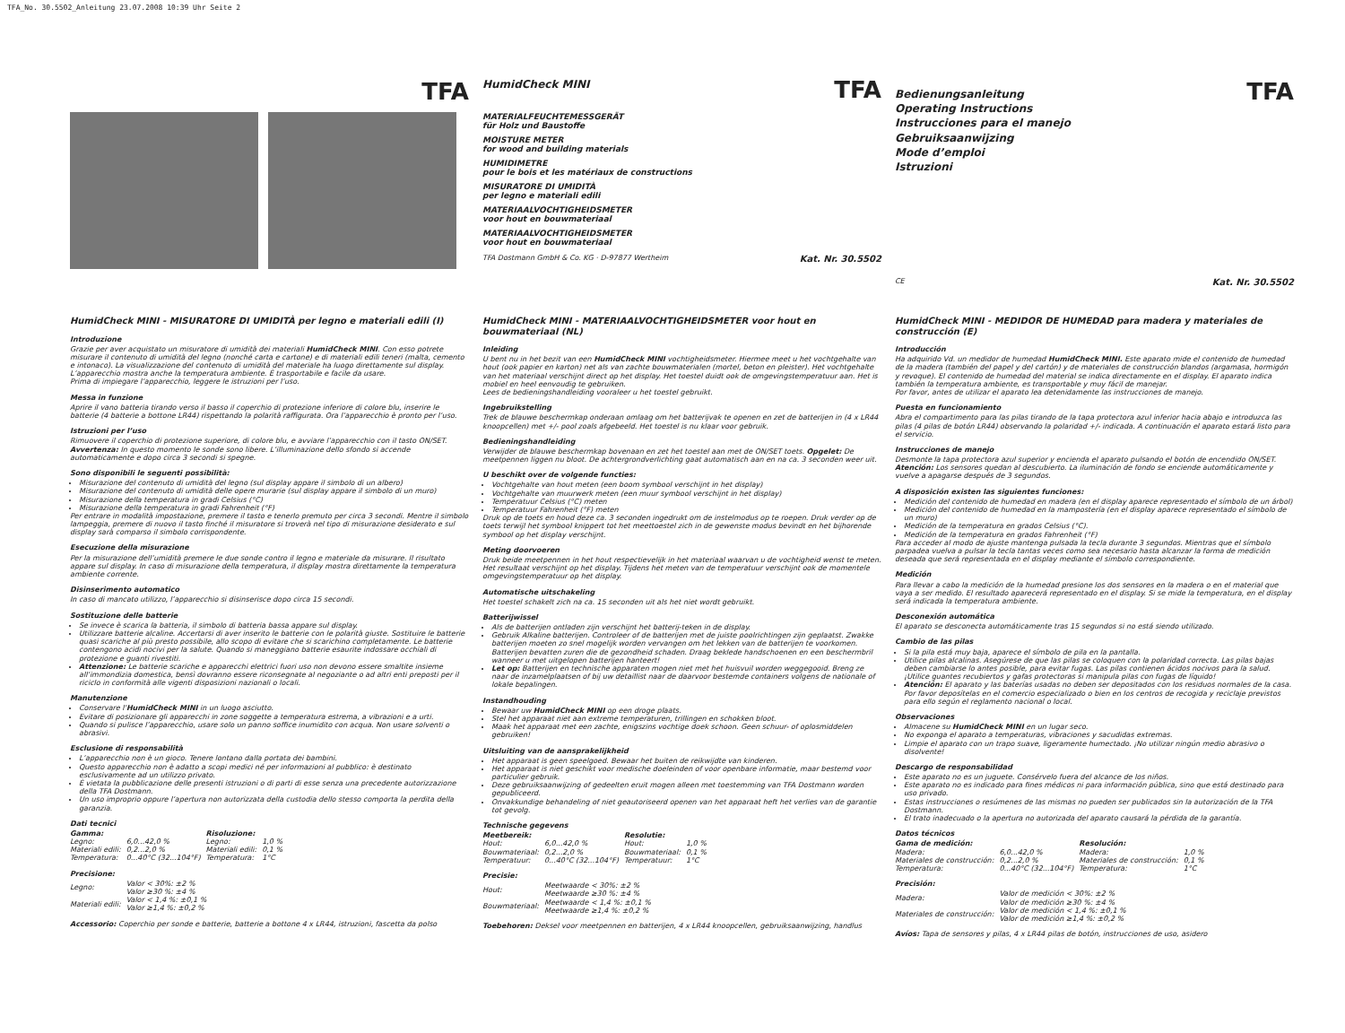TFA_No. 30.5502_Anleitung 23.07.2008 10:39 Uhr Seite 2
TFA
HumidCheck MINI
TFA
MATERIALFEUCHTEMESSGERÄT
für Holz und Baustoffe
MOISTURE METER
for wood and building materials
HUMIDIMETRE
pour le bois et les matériaux de constructions
MISURATORE DI UMIDITÀ
per legno e materiali edili
MATERIAALVOCHTIGHEIDSMETER
voor hout en bouwmateriaal
MATERIAALVOCHTIGHEIDSMETER
voor hout en bouwmateriaal
TFA Dostmann GmbH & Co. KG · D-97877 Wertheim Kat. Nr. 30.5502
TFA
Bedienungsanleitung
Operating Instructions
Instrucciones para el manejo
Gebruiksaanwijzing
Mode d’emploi
Istruzioni
CE Kat. Nr. 30.5502
HumidCheck MINI - MISURATORE DI UMIDITÀ per legno e materiali edili (I)
Introduzione
Grazie per aver acquistato un misuratore di umidità dei materiali HumidCheck MINI. Con esso potrete misurare il contenuto di umidità del legno (nonché carta e cartone) e di materiali edili teneri (malta, cemento e intonaco). La visualizzazione del contenuto di umidità del materiale ha luogo direttamente sul display. L’apparecchio mostra anche la temperatura ambiente. È trasportabile e facile da usare.
Prima di impiegare l’apparecchio, leggere le istruzioni per l’uso.
Messa in funzione
Aprire il vano batteria tirando verso il basso il coperchio di protezione inferiore di colore blu, inserire le batterie (4 batterie a bottone LR44) rispettando la polarità raffigurata. Ora l’apparecchio è pronto per l’uso.
Istruzioni per l’uso
Rimuovere il coperchio di protezione superiore, di colore blu, e avviare l’apparecchio con il tasto ON/SET. Avvertenza: In questo momento le sonde sono libere. L’illuminazione dello sfondo si accende automaticamente e dopo circa 3 secondi si spegne.
Sono disponibili le seguenti possibilità:
Misurazione del contenuto di umidità del legno (sul display appare il simbolo di un albero)
Misurazione del contenuto di umidità delle opere murarie (sul display appare il simbolo di un muro)
Misurazione della temperatura in gradi Celsius (°C)
Misurazione della temperatura in gradi Fahrenheit (°F)
Per entrare in modalità impostazione, premere il tasto e tenerlo premuto per circa 3 secondi. Mentre il simbolo lampeggia, premere di nuovo il tasto finché il misuratore si troverà nel tipo di misurazione desiderato e sul display sarà comparso il simbolo corrispondente.
Esecuzione della misurazione
Per la misurazione dell’umidità premere le due sonde contro il legno e materiale da misurare. Il risultato appare sul display. In caso di misurazione della temperatura, il display mostra direttamente la temperatura ambiente corrente.
Disinserimento automatico
In caso di mancato utilizzo, l’apparecchio si disinserisce dopo circa 15 secondi.
Sostituzione delle batterie
Se invece è scarica la batteria, il simbolo di batteria bassa appare sul display.
Utilizzare batterie alcaline. Accertarsi di aver inserito le batterie con le polarità giuste. Sostituire le batterie quasi scariche al più presto possibile, allo scopo di evitare che si scarichino completamente. Le batterie contengono acidi nocivi per la salute. Quando si maneggiano batterie esaurite indossare occhiali di protezione e guanti rivestiti.
Attenzione: Le batterie scariche e apparecchi elettrici fuori uso non devono essere smaltite insieme all’immondizia domestica, bensì dovranno essere riconsegnate al negoziante o ad altri enti preposti per il riciclo in conformità alle vigenti disposizioni nazionali o locali.
Manutenzione
Conservare l’HumidCheck MINI in un luogo asciutto.
Evitare di posizionare gli apparecchi in zone soggette a temperatura estrema, a vibrazioni e a urti.
Quando si pulisce l’apparecchio, usare solo un panno soffice inumidito con acqua. Non usare solventi o abrasivi.
Esclusione di responsabilità
L’apparecchio non è un gioco. Tenere lontano dalla portata dei bambini.
Questo apparecchio non è adatto a scopi medici né per informazioni al pubblico: è destinato esclusivamente ad un utilizzo privato.
È vietata la pubblicazione delle presenti istruzioni o di parti di esse senza una precedente autorizzazione della TFA Dostmann.
Un uso improprio oppure l’apertura non autorizzata della custodia dello stesso comporta la perdita della garanzia.
Dati tecnici
| Gamma: | | Risoluzione: | |
| --- | --- | --- | --- |
| Legno: | 6,0...42,0 % | Legno: | 1,0 % |
| Materiali edili: | 0,2...2,0 % | Materiali edili: | 0,1 % |
| Temperatura: | 0...40°C (32...104°F) | Temperatura: | 1°C |
Precisione:
| Legno: | Valor < 30%: ±2 % Valor ≥30 %: ±4 % |
| Materiali edili: | Valor < 1,4 %: ±0,1 % Valor ≥1,4 %: ±0,2 % |
Accessorio: Coperchio per sonde e batterie, batterie a bottone 4 x LR44, istruzioni, fascetta da polso
HumidCheck MINI - MATERIAALVOCHTIGHEIDSMETER voor hout en bouwmateriaal (NL)
Inleiding
U bent nu in het bezit van een HumidCheck MINI vochtigheidsmeter. Hiermee meet u het vochtgehalte van hout (ook papier en karton) net als van zachte bouwmaterialen (mortel, beton en pleister). Het vochtgehalte van het materiaal verschijnt direct op het display. Het toestel duidt ook de omgevingstemperatuur aan. Het is mobiel en heel eenvoudig te gebruiken.
Lees de bedieningshandleiding vooraleer u het toestel gebruikt.
Ingebruikstelling
Trek de blauwe beschermkap onderaan omlaag om het batterijvak te openen en zet de batterijen in (4 x LR44 knoopcellen) met +/- pool zoals afgebeeld. Het toestel is nu klaar voor gebruik.
Bedieningshandleiding
Verwijder de blauwe beschermkap bovenaan en zet het toestel aan met de ON/SET toets. Opgelet: De meetpennen liggen nu bloot. De achtergrondverlichting gaat automatisch aan en na ca. 3 seconden weer uit.
U beschikt over de volgende functies:
Vochtgehalte van hout meten (een boom symbool verschijnt in het display)
Vochtgehalte van muurwerk meten (een muur symbool verschijnt in het display)
Temperatuur Celsius (°C) meten
Temperatuur Fahrenheit (°F) meten
Druk op de toets en houd deze ca. 3 seconden ingedrukt om de instelmodus op te roepen. Druk verder op de toets terwijl het symbool knippert tot het meettoestel zich in de gewenste modus bevindt en het bijhorende symbool op het display verschijnt.
Meting doorvoeren
Druk beide meetpennen in het hout respectievelijk in het materiaal waarvan u de vochtigheid wenst te meten. Het resultaat verschijnt op het display. Tijdens het meten van de temperatuur verschijnt ook de momentele omgevingstemperatuur op het display.
Automatische uitschakeling
Het toestel schakelt zich na ca. 15 seconden uit als het niet wordt gebruikt.
Batterijwissel
Als de batterijen ontladen zijn verschijnt het batterij-teken in de display.
Gebruik Alkaline batterijen. Controleer of de batterijen met de juiste poolrichtingen zijn geplaatst. Zwakke batterijen moeten zo snel mogelijk worden vervangen om het lekken van de batterijen te voorkomen. Batterijen bevatten zuren die de gezondheid schaden. Draag beklede handschoenen en een beschermbril wanneer u met uitgelopen batterijen hanteert!
Let op: Batterijen en technische apparaten mogen niet met het huisvuil worden weggegooid. Breng ze naar de inzamelplaatsen of bij uw detaillist naar de daarvoor bestemde containers volgens de nationale of lokale bepalingen.
Instandhouding
Bewaar uw HumidCheck MINI op een droge plaats.
Stel het apparaat niet aan extreme temperaturen, trillingen en schokken bloot.
Maak het apparaat met een zachte, enigszins vochtige doek schoon. Geen schuur- of oplosmiddelen gebruiken!
Uitsluiting van de aansprakelijkheid
Het apparaat is geen speelgoed. Bewaar het buiten de reikwijdte van kinderen.
Het apparaat is niet geschikt voor medische doeleinden of voor openbare informatie, maar bestemd voor particulier gebruik.
Deze gebruiksaanwijzing of gedeelten eruit mogen alleen met toestemming van TFA Dostmann worden gepubliceerd.
Onvakkundige behandeling of niet geautoriseerd openen van het apparaat heft het verlies van de garantie tot gevolg.
Technische gegevens
| Meetbereik: | | Resolutie: | |
| --- | --- | --- | --- |
| Hout: | 6,0...42,0 % | Hout: | 1,0 % |
| Bouwmateriaal: | 0,2...2,0 % | Bouwmateriaal: | 0,1 % |
| Temperatuur: | 0...40°C (32...104°F) | Temperatuur: | 1°C |
Precisie:
| Hout: | Meetwaarde < 30%: ±2 % Meetwaarde ≥30 %: ±4 % |
| Bouwmateriaal: | Meetwaarde < 1,4 %: ±0,1 % Meetwaarde ≥1,4 %: ±0,2 % |
Toebehoren: Deksel voor meetpennen en batterijen, 4 x LR44 knoopcellen, gebruiksaanwijzing, handlus
HumidCheck MINI - MEDIDOR DE HUMEDAD para madera y materiales de construcción (E)
Introducción
Ha adquirido Vd. un medidor de humedad HumidCheck MINI. Este aparato mide el contenido de humedad de la madera (también del papel y del cartón) y de materiales de construcción blandos (argamasa, hormigón y revoque). El contenido de humedad del material se indica directamente en el display. El aparato indica también la temperatura ambiente, es transportable y muy fácil de manejar.
Por favor, antes de utilizar el aparato lea detenidamente las instrucciones de manejo.
Puesta en funcionamiento
Abra el compartimento para las pilas tirando de la tapa protectora azul inferior hacia abajo e introduzca las pilas (4 pilas de botón LR44) observando la polaridad +/- indicada. A continuación el aparato estará listo para el servicio.
Instrucciones de manejo
Desmonte la tapa protectora azul superior y encienda el aparato pulsando el botón de encendido ON/SET. Atención: Los sensores quedan al descubierto. La iluminación de fondo se enciende automáticamente y vuelve a apagarse después de 3 segundos.
A disposición existen las siguientes funciones:
Medición del contenido de humedad en madera (en el display aparece representado el símbolo de un árbol)
Medición del contenido de humedad en la mampostería (en el display aparece representado el símbolo de un muro)
Medición de la temperatura en grados Celsius (°C).
Medición de la temperatura en grados Fahrenheit (°F)
Para acceder al modo de ajuste mantenga pulsada la tecla durante 3 segundos. Mientras que el símbolo parpadea vuelva a pulsar la tecla tantas veces como sea necesario hasta alcanzar la forma de medición deseada que será representada en el display mediante el símbolo correspondiente.
Medición
Para llevar a cabo la medición de la humedad presione los dos sensores en la madera o en el material que vaya a ser medido. El resultado aparecerá representado en el display. Si se mide la temperatura, en el display será indicada la temperatura ambiente.
Desconexión automática
El aparato se desconecta automáticamente tras 15 segundos si no está siendo utilizado.
Cambio de las pilas
Si la pila está muy baja, aparece el símbolo de pila en la pantalla.
Utilice pilas alcalinas. Asegúrese de que las pilas se coloquen con la polaridad correcta. Las pilas bajas deben cambiarse lo antes posible, para evitar fugas. Las pilas contienen ácidos nocivos para la salud. ¡Utilice guantes recubiertos y gafas protectoras si manipula pilas con fugas de líquido!
Atención: El aparato y las baterías usadas no deben ser depositados con los residuos normales de la casa. Por favor deposítelas en el comercio especializado o bien en los centros de recogida y reciclaje previstos para ello según el reglamento nacional o local.
Observaciones
Almacene su HumidCheck MINI en un lugar seco.
No exponga el aparato a temperaturas, vibraciones y sacudidas extremas.
Limpie el aparato con un trapo suave, ligeramente humectado. ¡No utilizar ningún medio abrasivo o disolvente!
Descargo de responsabilidad
Este aparato no es un juguete. Consérvelo fuera del alcance de los niños.
Este aparato no es indicado para fines médicos ni para información pública, sino que está destinado para uso privado.
Estas instrucciones o resúmenes de las mismas no pueden ser publicados sin la autorización de la TFA Dostmann.
El trato inadecuado o la apertura no autorizada del aparato causará la pérdida de la garantía.
Datos técnicos
| Gama de medición: | | Resolución: | |
| --- | --- | --- | --- |
| Madera: | 6,0...42,0 % | Madera: | 1,0 % |
| Materiales de construcción: | 0,2...2,0 % | Materiales de construcción: | 0,1 % |
| Temperatura: | 0...40°C (32...104°F) | Temperatura: | 1°C |
Precisión:
| Madera: | Valor de medición < 30%: ±2 % Valor de medición ≥30 %: ±4 % |
| Materiales de construcción: | Valor de medición < 1,4 %: ±0,1 % Valor de medición ≥1,4 %: ±0,2 % |
Avíos: Tapa de sensores y pilas, 4 x LR44 pilas de botón, instrucciones de uso, asidero